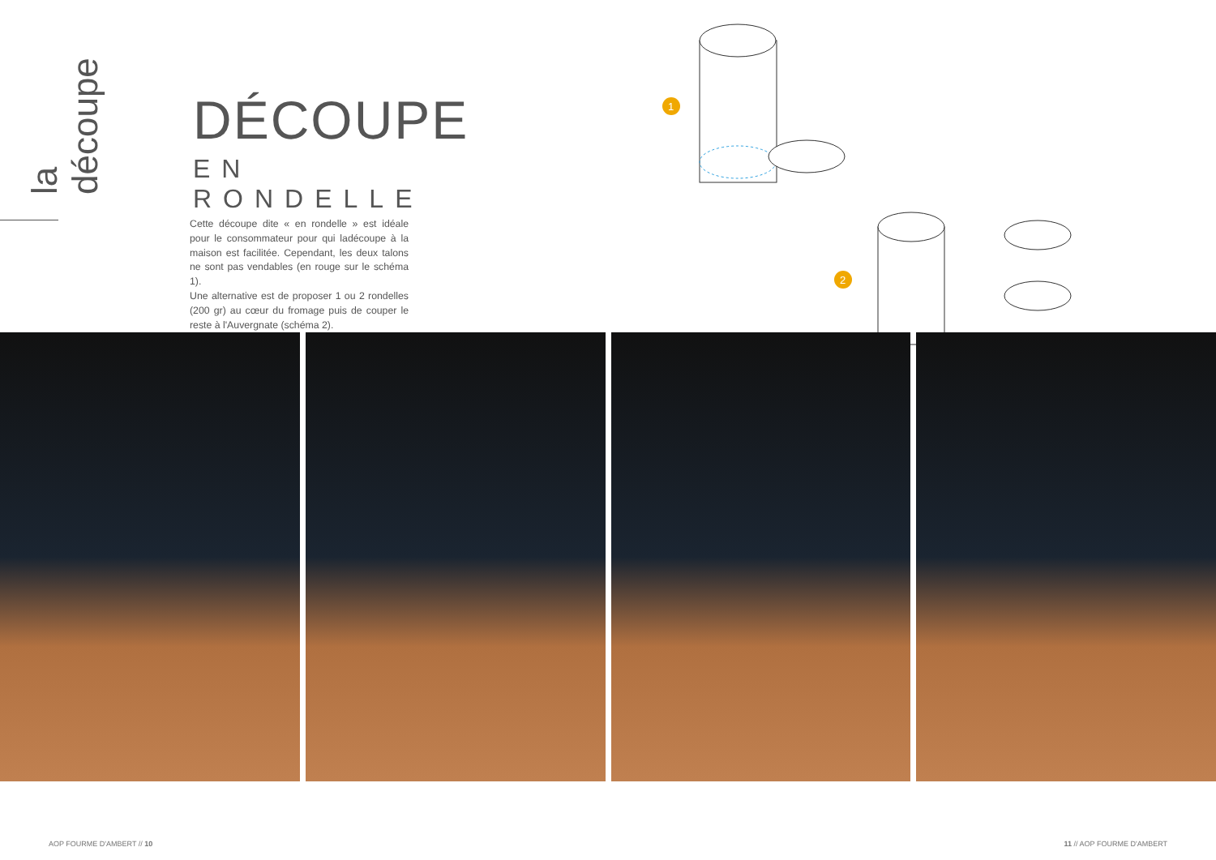la découpe
DÉCOUPE
EN RONDELLE
Cette découpe dite « en rondelle » est idéale pour le consommateur pour qui ladécoupe à la maison est facilitée. Cependant, les deux talons ne sont pas vendables (en rouge sur le schéma 1).
Une alternative est de proposer 1 ou 2 rondelles (200 gr) au cœur du fromage puis de couper le reste à l'Auvergnate (schéma 2).
1
2
AOP FOURME D'AMBERT // 10 11 // AOP FOURME D'AMBERT